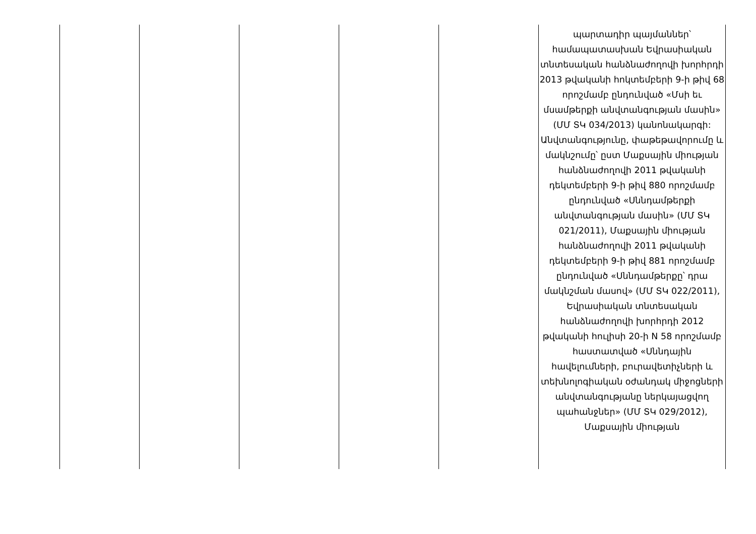| | | | | | պարտադիր պայմաններ՝ համապատասխան Եվրասիական տնտեսական հանձնաժողովի խորհրդի 2013 թվականի հոկտեմբերի 9-ի թիվ 68 որոշմամբ ընդունված «Մսի եւ մսամթերքի անվտանգության մասին» (ՄՄ ՏԿ 034/2013) կանոնակարգի: Անվտանգությունը, փաթեթավորումը և մակնշումը՝ ըստ Մաքսային միության հանձնաժողովի 2011 թվականի դեկտեմբերի 9-ի թիվ 880 որոշմամբ ընդունված «Սննդամթերքի անվտանգության մասին» (ՄՄ ՏԿ 021/2011), Մաքսային միության հանձնաժողովի 2011 թվականի դեկտեմբերի 9-ի թիվ 881 որոշմամբ ընդունված «Սննդամթերքը՝ դրա մակնշման մասով» (ՄՄ ՏԿ 022/2011), Եվրասիական տնտեսական հանձնաժողովի խորհրդի 2012 թվականի հուլիսի 20-ի N 58 որոշմամբ հաստատված «Սննդային հավելումների, բուրավետիչների և տեխնոլոգիական օժանդակ միջոցների անվտանգությանը ներկայացվող պահանջներ» (ՄՄ ՏԿ 029/2012), Մաքսային միության |